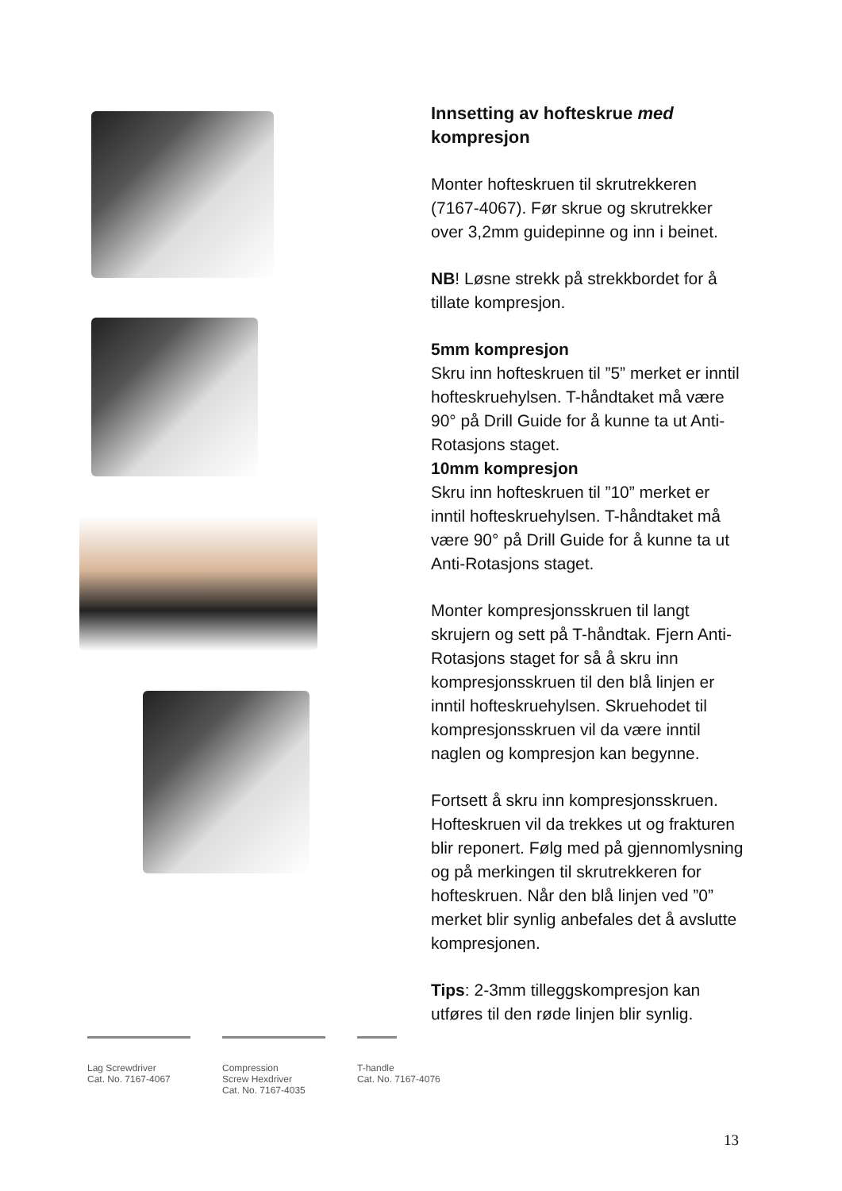Innsetting av hofteskrue med kompresjon
Monter hofteskruen til skrutrekkeren (7167-4067). Før skrue og skrutrekker over 3,2mm guidepinne og inn i beinet.
NB! Løsne strekk på strekkbordet for å tillate kompresjon.
5mm kompresjon
Skru inn hofteskruen til ”5” merket er inntil hofteskruehylsen. T-håndtaket må være 90° på Drill Guide for å kunne ta ut Anti-Rotasjons staget.
10mm kompresjon
Skru inn hofteskruen til ”10” merket er inntil hofteskruehylsen. T-håndtaket må være 90° på Drill Guide for å kunne ta ut Anti-Rotasjons staget.
Monter kompresjonsskruen til langt skrujern og sett på T-håndtak. Fjern Anti-Rotasjons staget for så å skru inn kompresjonsskruen til den blå linjen er inntil hofteskruehylsen. Skruehodet til kompresjonsskruen vil da være inntil naglen og kompresjon kan begynne.
Fortsett å skru inn kompresjonsskruen. Hofteskruen vil da trekkes ut og frakturen blir reponert. Følg med på gjennomlysning og på merkingen til skrutrekkeren for hofteskruen. Når den blå linjen ved ”0” merket blir synlig anbefales det å avslutte kompresjonen.
Tips: 2-3mm tilleggskompresjon kan utføres til den røde linjen blir synlig.
Lag Screwdriver
Cat. No. 7167-4067
Compression
Screw Hexdriver
Cat. No. 7167-4035
T-handle
Cat. No. 7167-4076
13